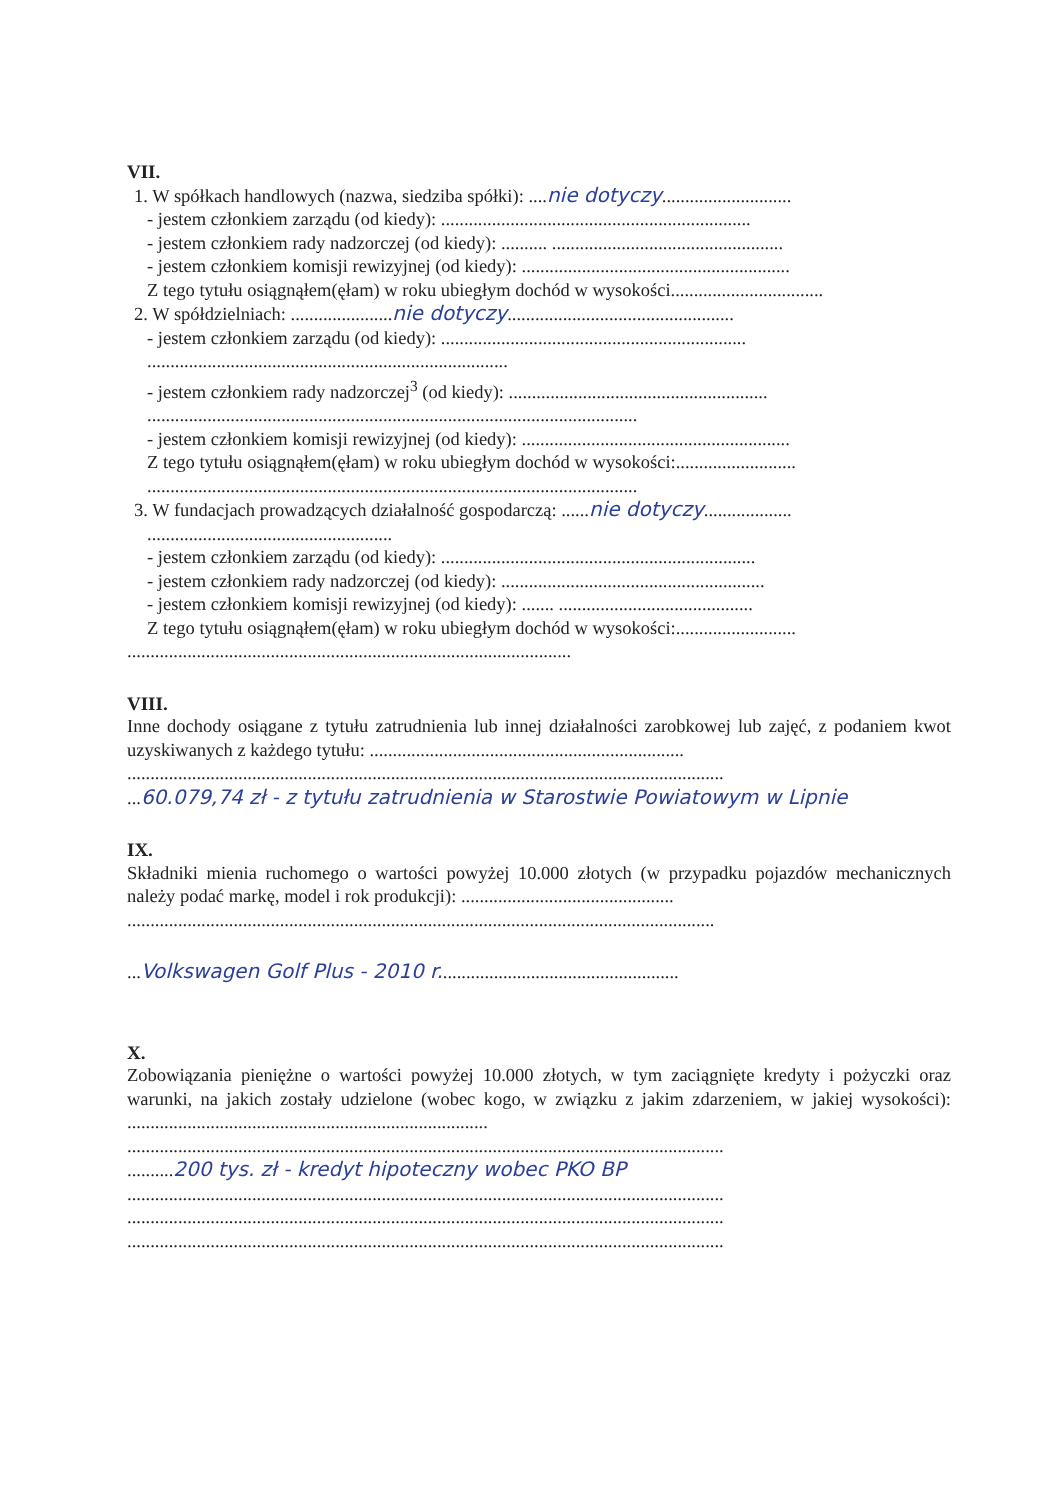VII.
1. W spółkach handlowych (nazwa, siedziba spółki): ....nie dotyczy............................
- jestem członkiem zarządu (od kiedy): ...................................................................
- jestem członkiem rady nadzorczej (od kiedy): .......... ..................................................
- jestem członkiem komisji rewizyjnej (od kiedy): ..........................................................
Z tego tytułu osiągnąłem(ęłam) w roku ubiegłym dochód w wysokości.................................
2. W spółdzielniach: ......................nie dotyczy.................................................
- jestem członkiem zarządu (od kiedy): ..................................................................
..............................................................................
- jestem członkiem rady nadzorczej<sup>3</sup> (od kiedy): ........................................................
..........................................................................................................
- jestem członkiem komisji rewizyjnej (od kiedy): ..........................................................
Z tego tytułu osiągnąłem(ęłam) w roku ubiegłym dochód w wysokości:..........................
..........................................................................................................
3. W fundacjach prowadzących działalność gospodarczą: ......nie dotyczy...................
.....................................................
- jestem członkiem zarządu (od kiedy): ....................................................................
- jestem członkiem rady nadzorczej (od kiedy): .........................................................
- jestem członkiem komisji rewizyjnej (od kiedy): ....... ..........................................
Z tego tytułu osiągnąłem(ęłam) w roku ubiegłym dochód w wysokości:..........................
................................................................................................
VIII.
Inne dochody osiągane z tytułu zatrudnienia lub innej działalności zarobkowej lub zajęć, z podaniem kwot uzyskiwanych z każdego tytułu: ....................................................................
.................................................................................................................................
...60.079,74 zł - z tytułu zatrudnienia w Starostwie Powiatowym w Lipnie
IX.
Składniki mienia ruchomego o wartości powyżej 10.000 złotych (w przypadku pojazdów mechanicznych należy podać markę, model i rok produkcji): ..............................................
...............................................................................................................................
...Volkswagen Golf Plus - 2010 r....................................................
X.
Zobowiązania pieniężne o wartości powyżej 10.000 złotych, w tym zaciągnięte kredyty i pożyczki oraz warunki, na jakich zostały udzielone (wobec kogo, w związku z jakim zdarzeniem, w jakiej wysokości): ..............................................................................
.................................................................................................................................
..........200 tys. zł - kredyt hipoteczny wobec PKO BP
.................................................................................................................................
.................................................................................................................................
.................................................................................................................................